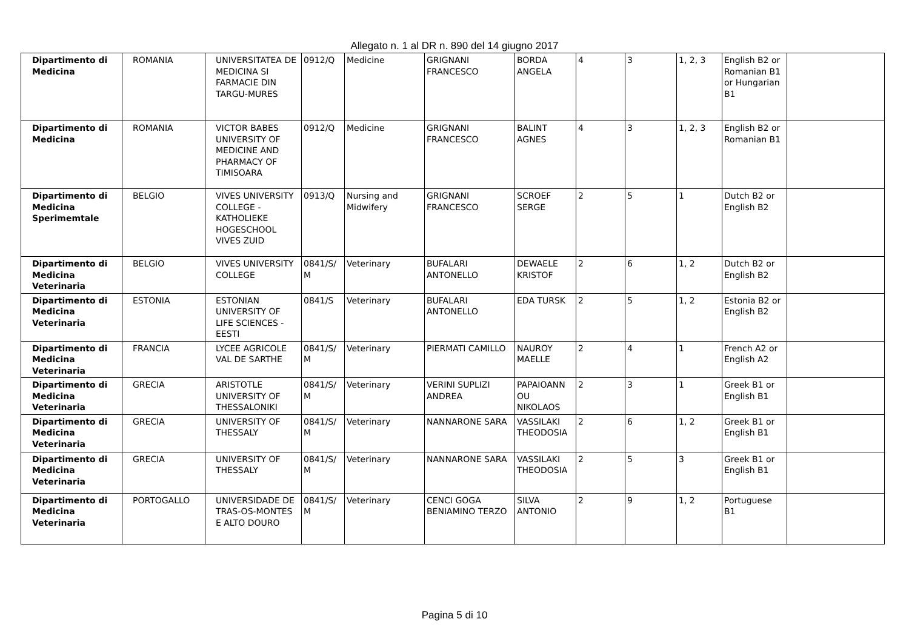Allegato n. 1 al DR n. 890 del 14 giugno 2017
| Dipartimento di Medicina | ROMANIA | UNIVERSITATEA DE MEDICINA SI FARMACIE DIN TARGU-MURES | 0912/Q | Medicine | GRIGNANI FRANCESCO | BORDA ANGELA | 4 | 3 | 1, 2, 3 | English B2 or Romanian B1 or Hungarian B1 | |
| Dipartimento di Medicina | ROMANIA | VICTOR BABES UNIVERSITY OF MEDICINE AND PHARMACY OF TIMISOARA | 0912/Q | Medicine | GRIGNANI FRANCESCO | BALINT AGNES | 4 | 3 | 1, 2, 3 | English B2 or Romanian B1 | |
| Dipartimento di Medicina Sperimemtale | BELGIO | VIVES UNIVERSITY COLLEGE - KATHOLIEKE HOGESCHOOL VIVES ZUID | 0913/Q | Nursing and Midwifery | GRIGNANI FRANCESCO | SCROEF SERGE | 2 | 5 | 1 | Dutch B2 or English B2 | |
| Dipartimento di Medicina Veterinaria | BELGIO | VIVES UNIVERSITY COLLEGE | 0841/S/ M | Veterinary | BUFALARI ANTONELLO | DEWAELE KRISTOF | 2 | 6 | 1, 2 | Dutch B2 or English B2 | |
| Dipartimento di Medicina Veterinaria | ESTONIA | ESTONIAN UNIVERSITY OF LIFE SCIENCES - EESTI | 0841/S | Veterinary | BUFALARI ANTONELLO | EDA TURSK | 2 | 5 | 1, 2 | Estonia B2 or English B2 | |
| Dipartimento di Medicina Veterinaria | FRANCIA | LYCEE AGRICOLE VAL DE SARTHE | 0841/S/ M | Veterinary | PIERMATI CAMILLO | NAUROY MAELLE | 2 | 4 | 1 | French A2 or English A2 | |
| Dipartimento di Medicina Veterinaria | GRECIA | ARISTOTLE UNIVERSITY OF THESSALONIKI | 0841/S/ M | Veterinary | VERINI SUPLIZI ANDREA | PAPAIOANN OU NIKOLAOS | 2 | 3 | 1 | Greek B1 or English B1 | |
| Dipartimento di Medicina Veterinaria | GRECIA | UNIVERSITY OF THESSALY | 0841/S/ M | Veterinary | NANNARONE SARA | VASSILAKI THEODOSIA | 2 | 6 | 1, 2 | Greek B1 or English B1 | |
| Dipartimento di Medicina Veterinaria | GRECIA | UNIVERSITY OF THESSALY | 0841/S/ M | Veterinary | NANNARONE SARA | VASSILAKI THEODOSIA | 2 | 5 | 3 | Greek B1 or English B1 | |
| Dipartimento di Medicina Veterinaria | PORTOGALLO | UNIVERSIDADE DE TRAS-OS-MONTES E ALTO DOURO | 0841/S/ M | Veterinary | CENCI GOGA BENIAMINO TERZO | SILVA ANTONIO | 2 | 9 | 1, 2 | Portuguese B1 | |
Pagina 5 di 10